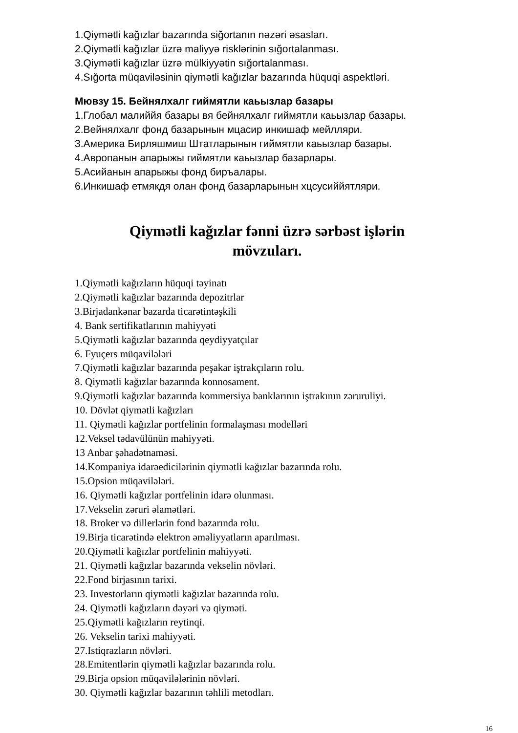1.Qiymətli kağızlar bazarında siğortanın nəzəri əsasları.
2.Qiymətli kağızlar üzrə maliyyə risklərinin sığortalanması.
3.Qiymətli kağızlar üzrə mülkiyyətin sığortalanması.
4.Sığorta müqaviləsinin qiymətli kağızlar bazarında hüquqi aspektləri.
Мювзу 15. Бейнялхалг гиймятли каьызлар базары
1.Глобал малиййя базары вя бейнялхалг гиймятли каьызлар базары.
2.Вейнялхалг фонд базарынын мцасир инкишаф мейлляри.
3.Америка Бирляшмиш Штатларынын гиймятли каьызлар базары.
4.Авропанын апарыжы гиймятли каьызлар базарлары.
5.Асийанын апарыжы фонд биръалары.
6.Инкишаф етмякдя олан фонд базарларынын хцсусиййятляри.
Qiymətli kağızlar fənni üzrə sərbəst işlərin
mövzuları.
1.Qiymətli kağızların hüquqi təyinatı
2.Qiymətli kağızlar bazarında depozitrlar
3.Birjadankənar bazarda ticarətintəşkili
4. Bank sertifikatlarının mahiyyəti
5.Qiymətli kağızlar bazarında qeydiyyatçılar
6. Fyuçers müqavilələri
7.Qiymətli kağızlar bazarında peşakar iştrakçıların rolu.
8. Qiymətli kağızlar bazarında konnosament.
9.Qiymətli kağızlar bazarında kommersiya banklarının iştrakının zəruruliyi.
10. Dövlət qiymətli kağızları
11. Qiymətli kağızlar portfelinin formalaşması modelləri
12.Veksel tədavülünün mahiyyəti.
13 Anbar şəhadətnaməsi.
14.Kompaniya idarəedicilərinin qiymətli kağızlar bazarında rolu.
15.Opsion müqavilələri.
16. Qiymətli kağızlar portfelinin idarə olunması.
17.Vekselin zəruri əlamətləri.
18. Broker və dillerlərin fond bazarında rolu.
19.Birja ticarətində elektron əməliyyatların aparılması.
20.Qiymətli kağızlar portfelinin mahiyyəti.
21. Qiymətli kağızlar bazarında vekselin növləri.
22.Fond birjasının tarixi.
23. Investorların qiymətli kağızlar bazarında rolu.
24. Qiymətli kağızların dəyəri və qiyməti.
25.Qiymətli kağızların reytinqi.
26. Vekselin tarixi mahiyyəti.
27.Istiqrazların növləri.
28.Emitentlərin qiymətli kağızlar bazarında rolu.
29.Birja opsion müqavilələrinin növləri.
30. Qiymətli kağızlar bazarının təhlili metodları.
16